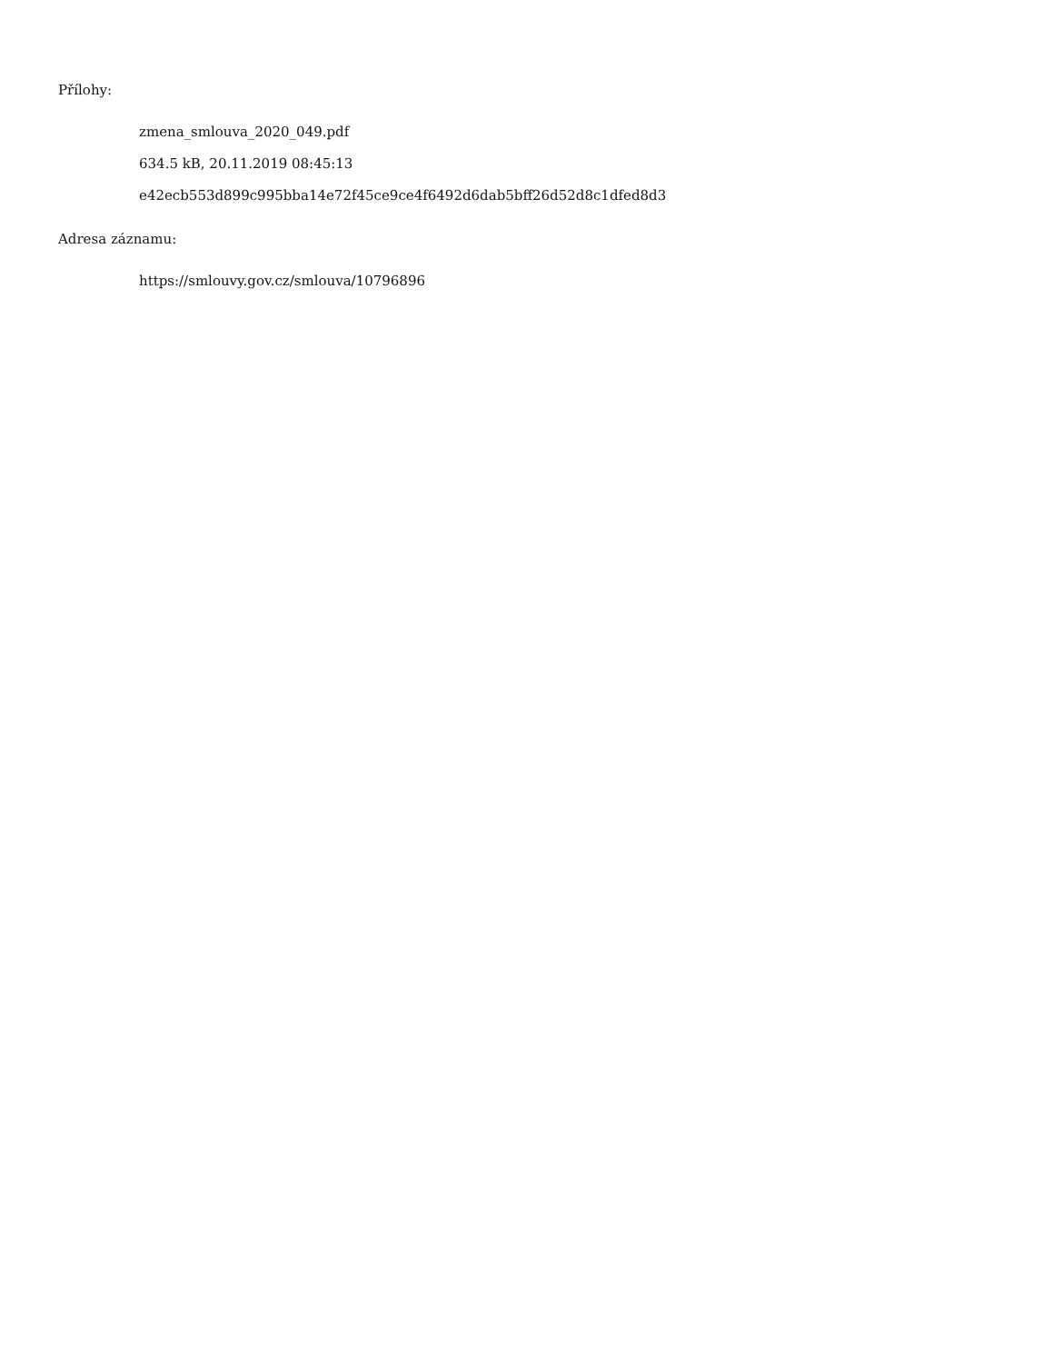Přílohy:
zmena_smlouva_2020_049.pdf
634.5 kB, 20.11.2019 08:45:13
e42ecb553d899c995bba14e72f45ce9ce4f6492d6dab5bff26d52d8c1dfed8d3
Adresa záznamu:
https://smlouvy.gov.cz/smlouva/10796896